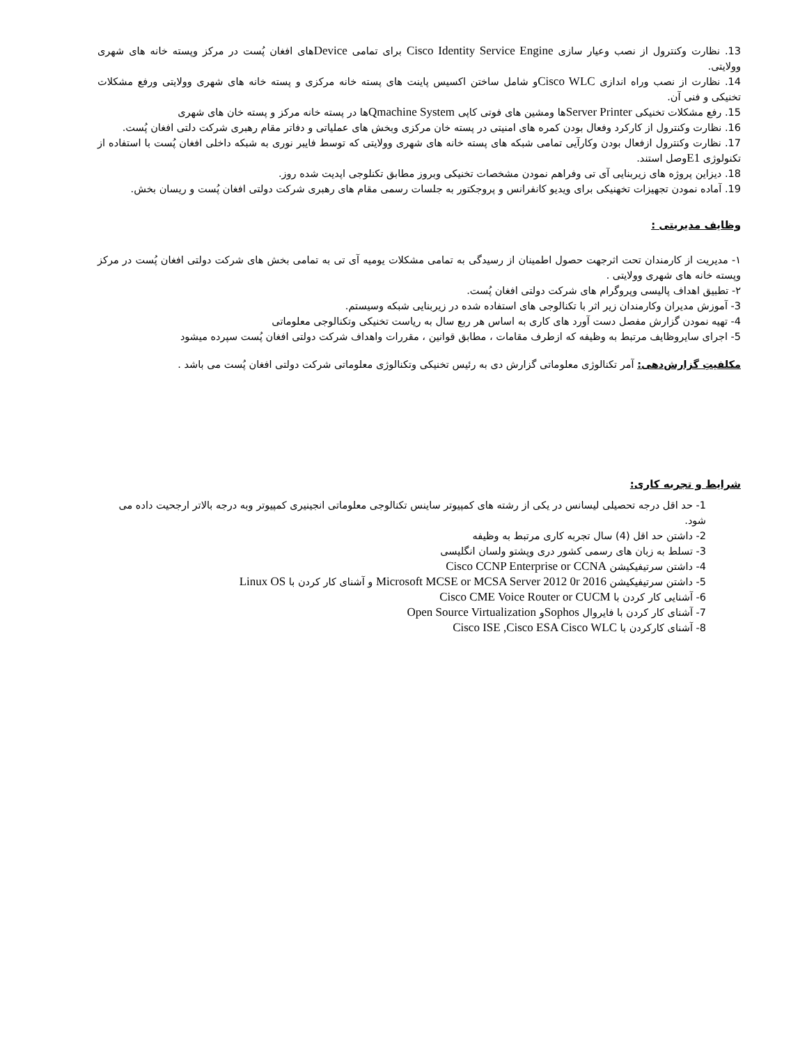13. نظارت وکنترول از نصب وعیار سازی Cisco Identity Service Engine برای تمامی Deviceهای افغان پُست در مرکز وپسته خانه های شهری وولایتی.
14. نظارت از نصب وراه اندازی Cisco WLCو شامل ساختن اکسیس پاینت های پسته خانه مرکزی و پسته خانه های شهری وولایتی ورفع مشکلات تخنیکی و فنی آن.
15. رفع مشکلات تخنیکی Server Printerها ومشین های فوتی کاپی Qmachine Systemها در پسته خانه مرکز و پسته خان های شهری
16. نظارت وکنترول از کارکرد وفعال بودن کمره های امنیتی در پسته خان مرکزی وبخش های عملیاتی و دفاتر مقام رهبری شرکت دلتی افغان پُست.
17. نظارت وکنترول ازفعال بودن وکارآیی تمامی شبکه های پسته خانه های شهری وولایتی که توسط فایبر نوری به شبکه داخلی افغان پُست با استفاده از تکنولوژی E1وصل استند.
18. دیزاین پروژه های زیربنایی آی تی وفراهم نمودن مشخصات تخنیکی وبروز مطابق تکنلوجی اپدیت شده روز.
19. آماده نمودن تجهیزات تخهنیکی برای ویدیو کانفرانس و پروجکتور به جلسات رسمی مقام های رهبری شرکت دولتی افغان پُست و ریسان بخش.
وظایف مدیریتی :
۱- مدیریت از کارمندان تحت اثرجهت حصول اطمینان از رسیدگی به تمامی مشکلات یومیه آی تی به تمامی بخش های شرکت دولتی افغان پُست در مرکز وپسته خانه های شهری وولایتی .
۲- تطبیق اهداف پالیسی وپروگرام های شرکت دولتی افغان پُست.
3- آموزش مدیران وکارمندان زیر اثر با تکنالوجی های استفاده شده در زیربنایی شبکه وسیستم.
4- تهیه نمودن گزارش مفصل دست آورد های کاری به اساس هر ربع سال به ریاست تخنیکی وتکنالوجی معلوماتی
5- اجرای سایروظایف مرتبط به وظیفه که ازطرف مقامات ، مطابق قوانین ، مقررات واهداف شرکت دولتی افغان پُست سپرده میشود
مکلفیتِ گزارش‌دهی: آمر تکنالوژی معلوماتی گزارش دی به رئیس تخنیکی وتکنالوژی معلوماتی شرکت دولتی افغان پُست می باشد .
شرایط و تجربه کاری:
1- حد اقل درجه تحصیلی لیسانس در یکی از رشته های کمپیوتر ساینس تکنالوجی معلوماتی انجینیری کمپیوتر وبه درجه بالاتر ارجحیت داده می شود.
2- داشتن حد اقل (4) سال تجربه کاری مرتبط به وظیفه
3- تسلط به زبان های رسمی کشور دری وپشتو ولسان انگلیسی
4- داشتن سرتیفیکیشن Cisco CCNP Enterprise or CCNA
5- داشتن سرتیفیکیشن Microsoft MCSE or MCSA Server 2012 0r 2016 و آشنای کار کردن با Linux OS
6- آشنایی کار کردن با Cisco CME Voice Router or CUCM
7- آشنای کار کردن با فایروال Sophosو Open Source Virtualization
8- آشنای کارکردن با Cisco ISE ,Cisco ESA Cisco WLC